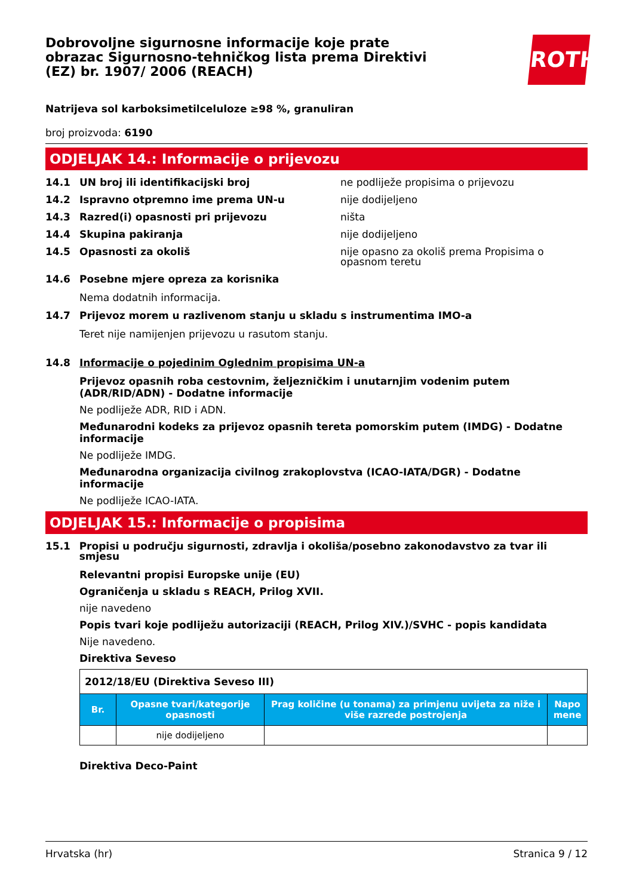Dobrovoljne sigurnosne informacije koje prate obrazac Sigurnosno-tehničkog lista prema Direktivi (EZ) br. 1907/ 2006 (REACH)
ROTH
Natrijeva sol karboksimetilceluloze ≥98 %, granuliran
broj proizvoda: 6190
ODJELJAK 14.: Informacije o prijevozu
14.1 UN broj ili identifikacijski broj ne podliježe propisima o prijevozu
14.2 Ispravno otpremno ime prema UN-u nije dodijeljeno
14.3 Razred(i) opasnosti pri prijevozu ništa
14.4 Skupina pakiranja nije dodijeljeno
14.5 Opasnosti za okoliš nije opasno za okoliš prema Propisima o opasnom teretu
14.6 Posebne mjere opreza za korisnika
Nema dodatnih informacija.
14.7 Prijevoz morem u razlivenom stanju u skladu s instrumentima IMO-a
Teret nije namijenjen prijevozu u rasutom stanju.
14.8 Informacije o pojedinim Oglednim propisima UN-a
Prijevoz opasnih roba cestovnim, željezničkim i unutarnjim vodenim putem (ADR/RID/ADN) - Dodatne informacije
Ne podliježe ADR, RID i ADN.
Međunarodni kodeks za prijevoz opasnih tereta pomorskim putem (IMDG) - Dodatne informacije
Ne podliježe IMDG.
Međunarodna organizacija civilnog zrakoplovstva (ICAO-IATA/DGR) - Dodatne informacije
Ne podliježe ICAO-IATA.
ODJELJAK 15.: Informacije o propisima
15.1 Propisi u području sigurnosti, zdravlja i okoliša/posebno zakonodavstvo za tvar ili smjesu
Relevantni propisi Europske unije (EU)
Ograničenja u skladu s REACH, Prilog XVII.
nije navedeno
Popis tvari koje podliježu autorizaciji (REACH, Prilog XIV.)/SVHC - popis kandidata
Nije navedeno.
Direktiva Seveso
| 2012/18/EU (Direktiva Seveso III) | | | |
| Br. | Opasne tvari/kategorije opasnosti | Prag količine (u tonama) za primjenu uvijeta za niže i više razrede postrojenja | Napo mene |
| | nije dodijeljeno | | |
Direktiva Deco-Paint
Hrvatska (hr) Stranica 9 / 12